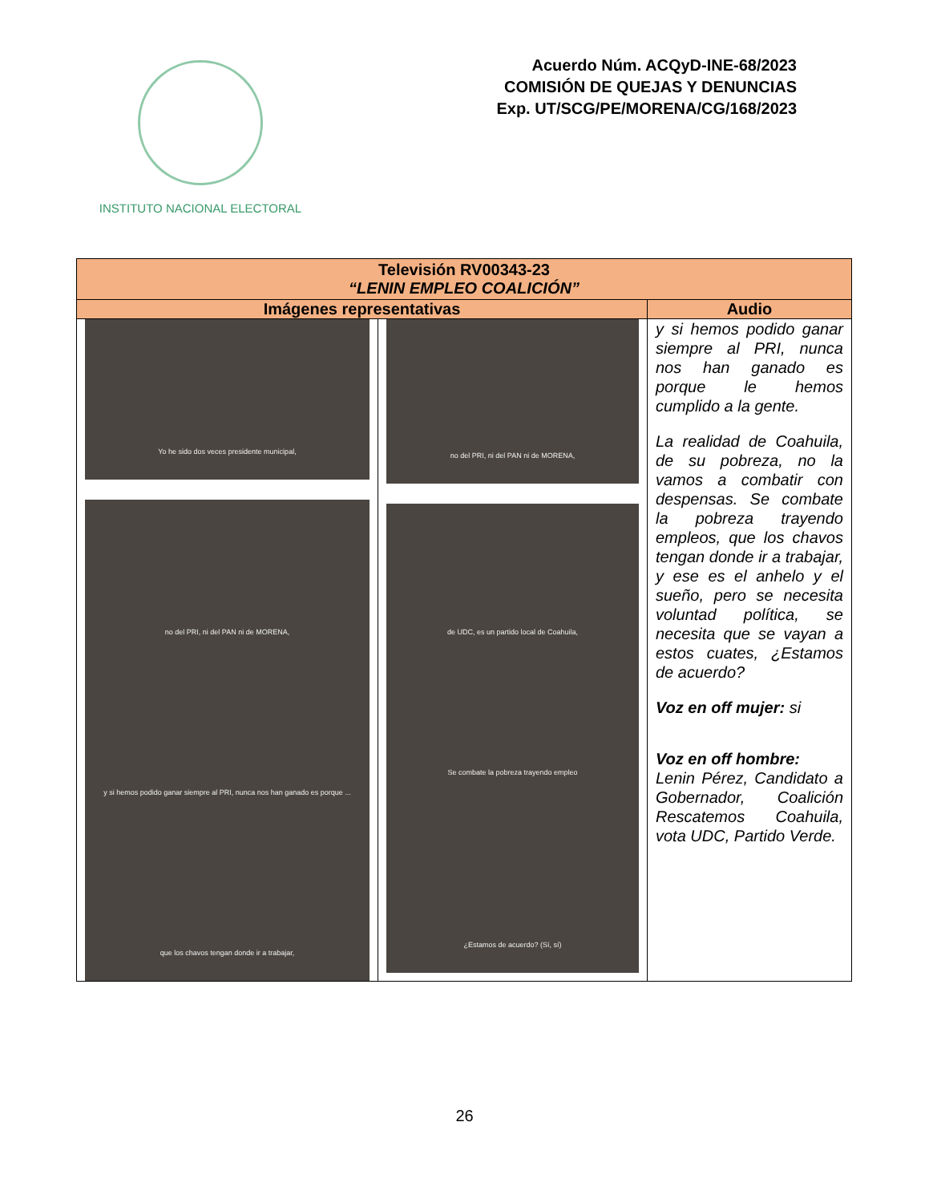INSTITUTO NACIONAL ELECTORAL
Acuerdo Núm. ACQyD-INE-68/2023
COMISIÓN DE QUEJAS Y DENUNCIAS
Exp. UT/SCG/PE/MORENA/CG/168/2023
| Televisión RV00343-23 “LENIN EMPLEO COALICIÓN” | | |
| --- | --- | --- |
| Imágenes representativas | | Audio |
| Yo he sido dos veces presidente municipal, no del PRI, ni del PAN ni de MORENA, y si hemos podido ganar siempre al PRI, nunca nos han ganado es porque ... que los chavos tengan donde ir a trabajar, | no del PRI, ni del PAN ni de MORENA, de UDC, es un partido local de Coahuila, Se combate la pobreza trayendo empleo ¿Estamos de acuerdo? (Sí, sí) | y si hemos podido ganar siempre al PRI, nunca nos han ganado es porque le hemos cumplido a la gente. La realidad de Coahuila, de su pobreza, no la vamos a combatir con despensas. Se combate la pobreza trayendo empleos, que los chavos tengan donde ir a trabajar, y ese es el anhelo y el sueño, pero se necesita voluntad política, se necesita que se vayan a estos cuates, ¿Estamos de acuerdo? Voz en off mujer: si Voz en off hombre: Lenin Pérez, Candidato a Gobernador, Coalición Rescatemos Coahuila, vota UDC, Partido Verde. |
26